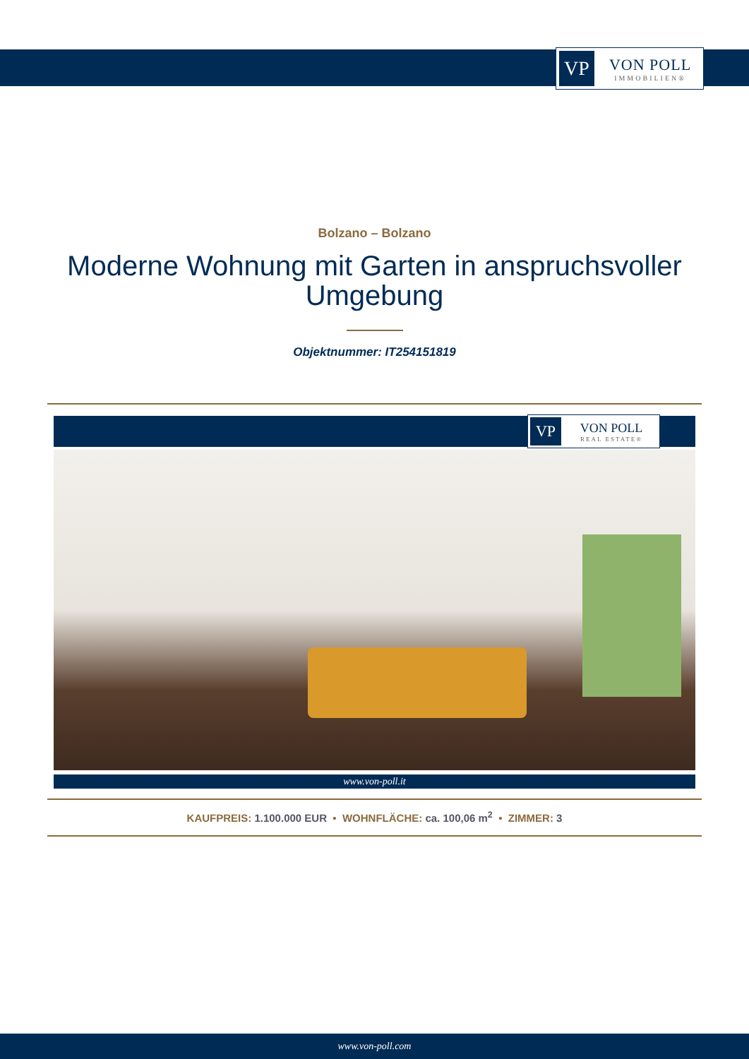VP
VON POLL
IMMOBILIEN®
Bolzano – Bolzano
Moderne Wohnung mit Garten in anspruchsvoller
Umgebung
Objektnummer: IT254151819
VP
VON POLL
REAL ESTATE®
www.von-poll.it
KAUFPREIS: 1.100.000 EUR • WOHNFLÄCHE: ca. 100,06 m<sup>2</sup> • ZIMMER: 3
www.von-poll.com